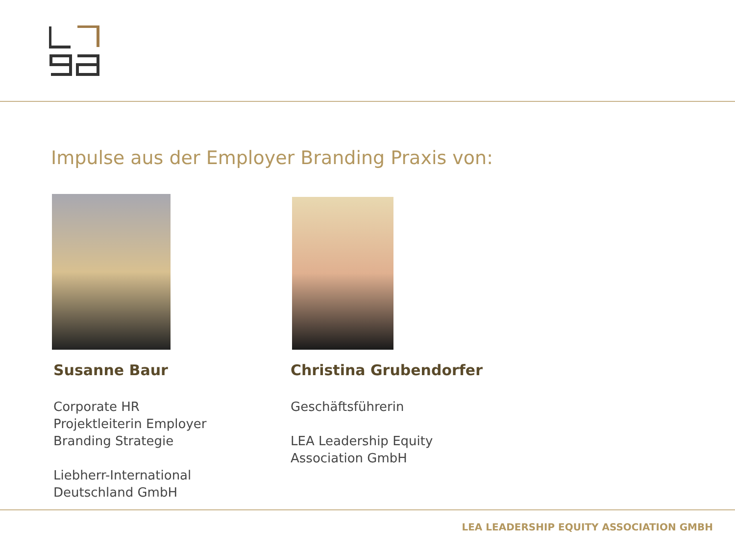Impulse aus der Employer Branding Praxis von:
Susanne Baur
Corporate HR
Projektleiterin Employer
Branding Strategie
Liebherr-International
Deutschland GmbH
Christina Grubendorfer
Geschäftsführerin
LEA Leadership Equity
Association GmbH
LEA LEADERSHIP EQUITY ASSOCIATION GMBH